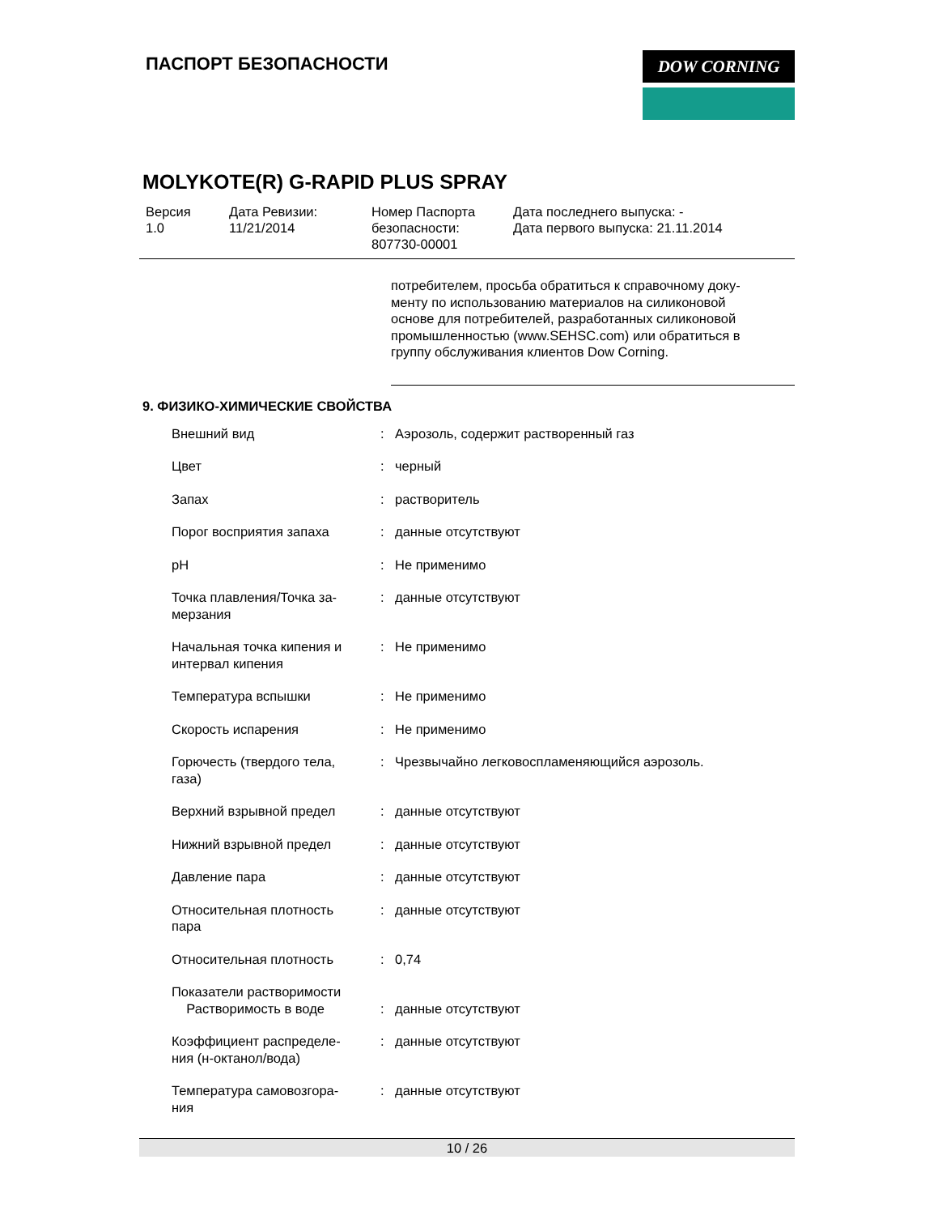ПАСПОРТ БЕЗОПАСНОСТИ
DOW CORNING
MOLYKOTE(R) G-RAPID PLUS SPRAY
Версия
1.0
Дата Ревизии:
11/21/2014
Номер Паспорта
безопасности:
807730-00001
Дата последнего выпуска: -
Дата первого выпуска: 21.11.2014
потребителем, просьба обратиться к справочному доку-
менту по использованию материалов на силиконовой
основе для потребителей, разработанных силиконовой
промышленностью (www.SEHSC.com) или обратиться в
группу обслуживания клиентов Dow Corning.
9. ФИЗИКО-ХИМИЧЕСКИЕ СВОЙСТВА
| Внешний вид | : | Аэрозоль, содержит растворенный газ |
| Цвет | : | черный |
| Запах | : | растворитель |
| Порог восприятия запаха | : | данные отсутствуют |
| pH | : | Не применимо |
| Точка плавления/Точка за- мерзания | : | данные отсутствуют |
| Начальная точка кипения и интервал кипения | : | Не применимо |
| Температура вспышки | : | Не применимо |
| Скорость испарения | : | Не применимо |
| Горючесть (твердого тела, газа) | : | Чрезвычайно легковоспламеняющийся аэрозоль. |
| Верхний взрывной предел | : | данные отсутствуют |
| Нижний взрывной предел | : | данные отсутствуют |
| Давление пара | : | данные отсутствуют |
| Относительная плотность пара | : | данные отсутствуют |
| Относительная плотность | : | 0,74 |
| Показатели растворимости Растворимость в воде | : | данные отсутствуют |
| Коэффициент распределе- ния (н-октанол/вода) | : | данные отсутствуют |
| Температура самовозгора- ния | : | данные отсутствуют |
10 / 26